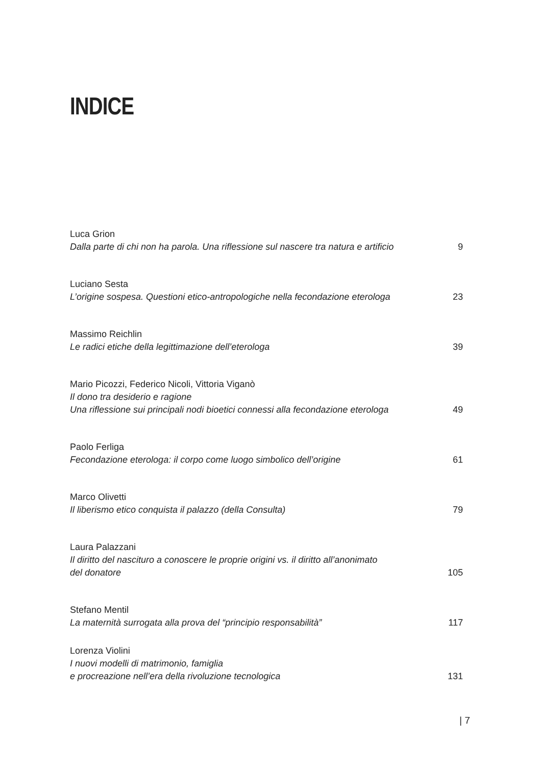INDICE
Luca Grion
Dalla parte di chi non ha parola. Una riflessione sul nascere tra natura e artificio
9
Luciano Sesta
L’origine sospesa. Questioni etico-antropologiche nella fecondazione eterologa
23
Massimo Reichlin
Le radici etiche della legittimazione dell’eterologa
39
Mario Picozzi, Federico Nicoli, Vittoria Viganò
Il dono tra desiderio e ragione
Una riflessione sui principali nodi bioetici connessi alla fecondazione eterologa
49
Paolo Ferliga
Fecondazione eterologa: il corpo come luogo simbolico dell’origine
61
Marco Olivetti
Il liberismo etico conquista il palazzo (della Consulta)
79
Laura Palazzani
Il diritto del nascituro a conoscere le proprie origini vs. il diritto all’anonimato
del donatore
105
Stefano Mentil
La maternità surrogata alla prova del “principio responsabilità”
117
Lorenza Violini
I nuovi modelli di matrimonio, famiglia
e procreazione nell’era della rivoluzione tecnologica
131
| 7